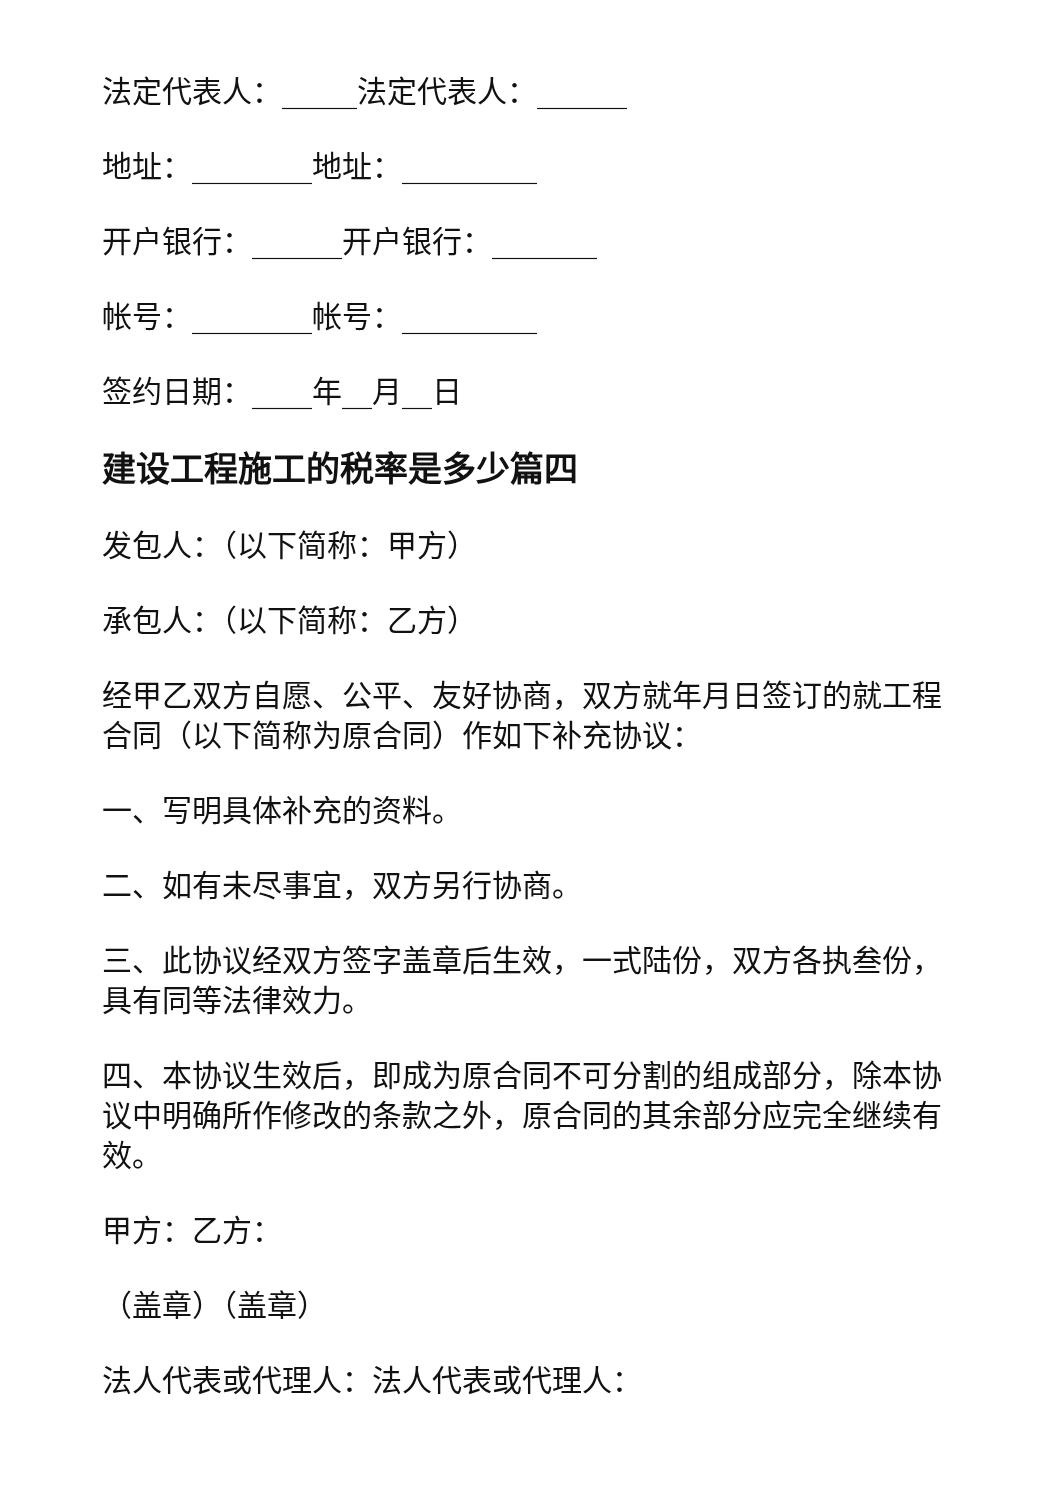法定代表人：_____法定代表人：______
地址：________地址：_________
开户银行：______开户银行：_______
帐号：________帐号：_________
签约日期：____年__月__日
建设工程施工的税率是多少篇四
发包人：（以下简称：甲方）
承包人：（以下简称：乙方）
经甲乙双方自愿、公平、友好协商，双方就年月日签订的就工程合同（以下简称为原合同）作如下补充协议：
一、写明具体补充的资料。
二、如有未尽事宜，双方另行协商。
三、此协议经双方签字盖章后生效，一式陆份，双方各执叁份，具有同等法律效力。
四、本协议生效后，即成为原合同不可分割的组成部分，除本协议中明确所作修改的条款之外，原合同的其余部分应完全继续有效。
甲方：乙方：
（盖章）（盖章）
法人代表或代理人：法人代表或代理人：